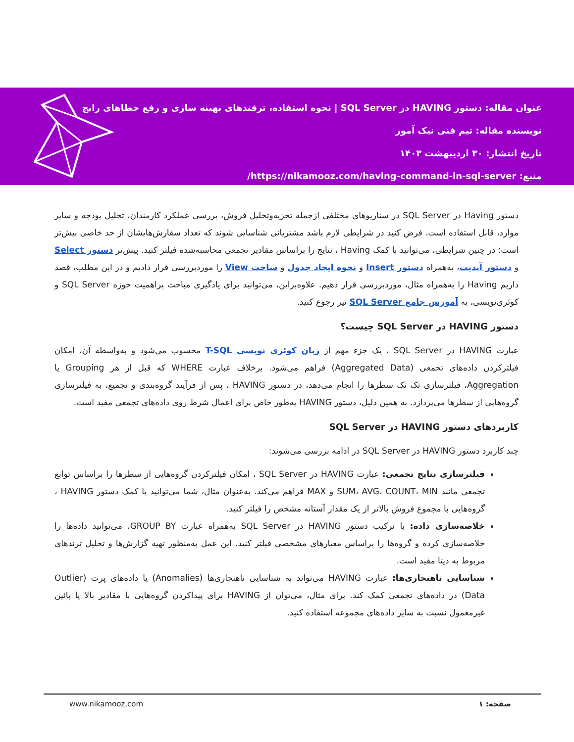عنوان مقاله: دستور HAVING در SQL Server | نحوه استفاده، ترفندهای بهینه سازی و رفع خطاهای رایج
نویسنده مقاله: تیم فنی نیک آموز
تاریخ انتشار: ۳۰ اردیبهشت ۱۴۰۳
منبع: https://nikamooz.com/having-command-in-sql-server/
دستور Having در SQL Server در سناریوهای مختلفی ازجمله تجزیه‌وتحلیل فروش، بررسی عملکرد کارمندان، تحلیل بودجه و سایر موارد، قابل استفاده است. فرض کنید در شرایطی لازم باشد مشتریانی شناسایی شوند که تعداد سفارش‌هایشان از حد خاصی بیش‌تر است؛ در چنین شرایطی، می‌توانید با کمک Having ، نتایج را براساس مقادیر تجمعی محاسبه‌شده فیلتر کنید. پیش‌تر دستور Select و دستور آپدیت، به‌همراه دستور Insert و نحوه ایجاد جدول و ساخت View را موردبررسی قرار دادیم و در این مطلب، قصد داریم Having را به‌همراه مثال، موردبررسی قرار دهیم. علاوه‌براین، می‌توانید برای یادگیری مباحث پراهمیت حوزه SQL Server و کوئری‌نویسی، به آموزش جامع SQL Server نیز رجوع کنید.
دستور HAVING در SQL Server چیست؟
عبارت HAVING در SQL Server ، یک جزء مهم از زبان کوئری نویسی T-SQL محسوب می‌شود و به‌واسطه آن، امکان فیلترکردن داده‌های تجمعی (Aggregated Data) فراهم می‌شود. برخلاف عبارت WHERE که قبل از هر Grouping یا Aggregation، فیلترسازی تک تک سطرها را انجام می‌دهد، در دستور HAVING ، پس از فرآیند گروه‌بندی و تجمیع، به فیلترسازی گروه‌هایی از سطرها می‌پردازد. به همین دلیل، دستور HAVING به‌طور خاص برای اعمال شرط روی داده‌های تجمعی مفید است.
کاربردهای دستور HAVING در SQL Server
چند کاربرد دستور HAVING در SQL Server در ادامه بررسی می‌شوند:
فیلترسازی نتایج تجمعی: عبارت HAVING در SQL Server ، امکان فیلترکردن گروه‌هایی از سطرها را براساس توابع تجمعی مانند SUM، AVG، COUNT، MIN و MAX فراهم می‌کند. به‌عنوان مثال، شما می‌توانید با کمک دستور HAVING ، گروه‌هایی با مجموع فروش بالاتر از یک مقدار آستانه مشخص را فیلتر کنید.
خلاصه‌سازی داده: با ترکیب دستور HAVING در SQL Server به‌همراه عبارت GROUP BY، می‌توانید داده‌ها را خلاصه‌سازی کرده و گروه‌ها را براساس معیارهای مشخصی فیلتر کنید. این عمل به‌منظور تهیه گزارش‌ها و تحلیل ترندهای مربوط به دیتا مفید است.
شناسایی ناهنجاری‌ها: عبارت HAVING می‌تواند به شناسایی ناهنجاری‌ها (Anomalies) یا داده‌های پرت (Outlier Data) در داده‌های تجمعی کمک کند. برای مثال، می‌توان از HAVING برای پیداکردن گروه‌هایی با مقادیر بالا یا پائین غیرمعمول نسبت به سایر داده‌های مجموعه استفاده کنید.
www.nikamooz.com صفحه: ۱